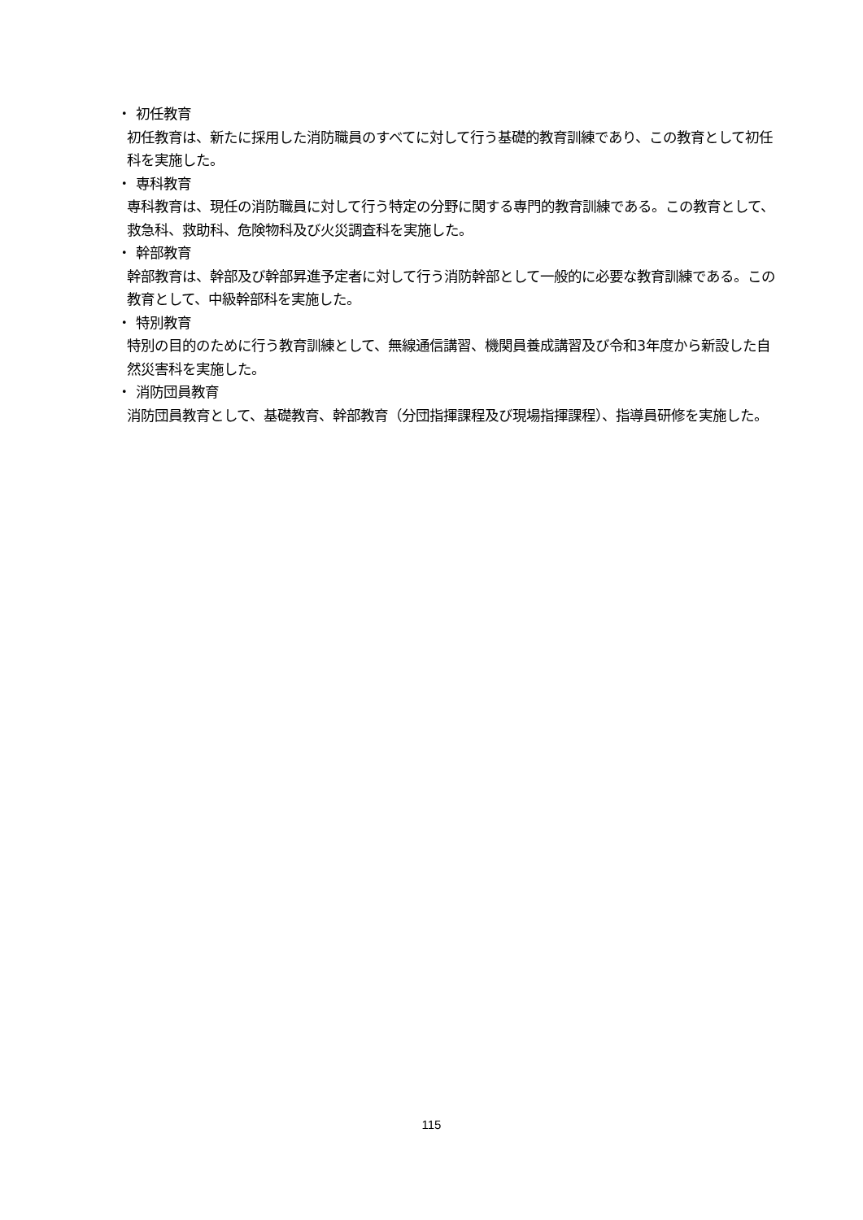・ 初任教育
初任教育は、新たに採用した消防職員のすべてに対して行う基礎的教育訓練であり、この教育として初任科を実施した。
・ 専科教育
専科教育は、現任の消防職員に対して行う特定の分野に関する専門的教育訓練である。この教育として、救急科、救助科、危険物科及び火災調査科を実施した。
・ 幹部教育
幹部教育は、幹部及び幹部昇進予定者に対して行う消防幹部として一般的に必要な教育訓練である。この教育として、中級幹部科を実施した。
・ 特別教育
特別の目的のために行う教育訓練として、無線通信講習、機関員養成講習及び令和3年度から新設した自然災害科を実施した。
・ 消防団員教育
消防団員教育として、基礎教育、幹部教育（分団指揮課程及び現場指揮課程）、指導員研修を実施した。
115